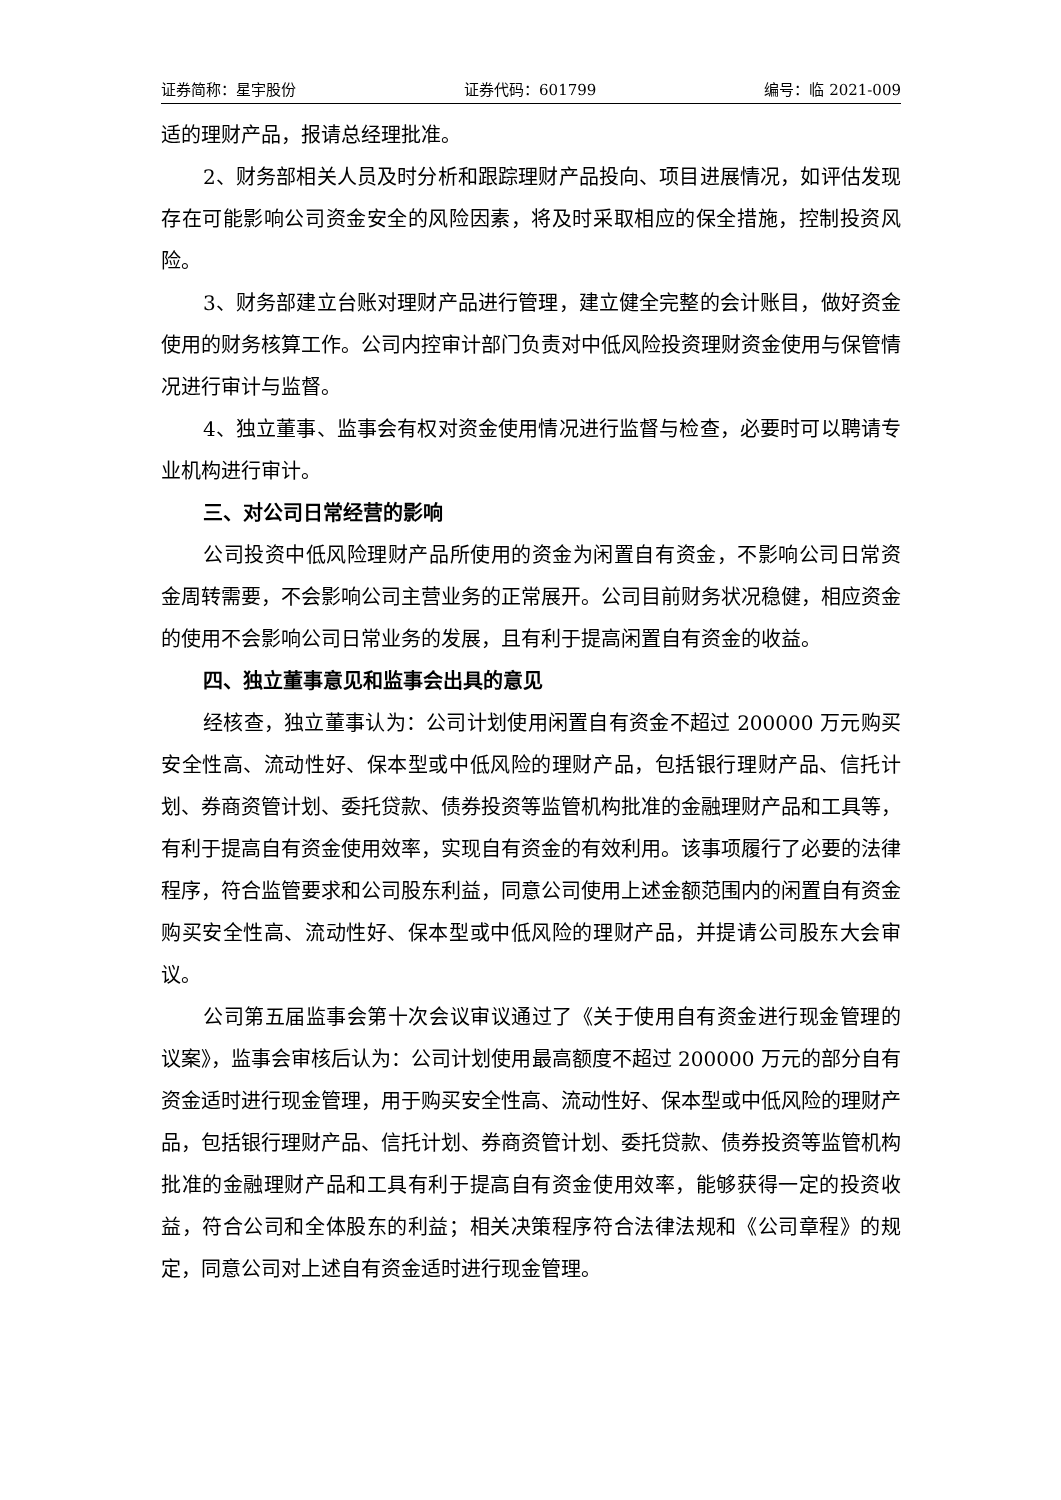证券简称：星宇股份 证券代码：601799 编号：临 2021-009
适的理财产品，报请总经理批准。
2、财务部相关人员及时分析和跟踪理财产品投向、项目进展情况，如评估发现存在可能影响公司资金安全的风险因素，将及时采取相应的保全措施，控制投资风险。
3、财务部建立台账对理财产品进行管理，建立健全完整的会计账目，做好资金使用的财务核算工作。公司内控审计部门负责对中低风险投资理财资金使用与保管情况进行审计与监督。
4、独立董事、监事会有权对资金使用情况进行监督与检查，必要时可以聘请专业机构进行审计。
三、对公司日常经营的影响
公司投资中低风险理财产品所使用的资金为闲置自有资金，不影响公司日常资金周转需要，不会影响公司主营业务的正常展开。公司目前财务状况稳健，相应资金的使用不会影响公司日常业务的发展，且有利于提高闲置自有资金的收益。
四、独立董事意见和监事会出具的意见
经核查，独立董事认为：公司计划使用闲置自有资金不超过 200000 万元购买安全性高、流动性好、保本型或中低风险的理财产品，包括银行理财产品、信托计划、券商资管计划、委托贷款、债券投资等监管机构批准的金融理财产品和工具等，有利于提高自有资金使用效率，实现自有资金的有效利用。该事项履行了必要的法律程序，符合监管要求和公司股东利益，同意公司使用上述金额范围内的闲置自有资金购买安全性高、流动性好、保本型或中低风险的理财产品，并提请公司股东大会审议。
公司第五届监事会第十次会议审议通过了《关于使用自有资金进行现金管理的议案》，监事会审核后认为：公司计划使用最高额度不超过 200000 万元的部分自有资金适时进行现金管理，用于购买安全性高、流动性好、保本型或中低风险的理财产品，包括银行理财产品、信托计划、券商资管计划、委托贷款、债券投资等监管机构批准的金融理财产品和工具有利于提高自有资金使用效率，能够获得一定的投资收益，符合公司和全体股东的利益；相关决策程序符合法律法规和《公司章程》的规定，同意公司对上述自有资金适时进行现金管理。